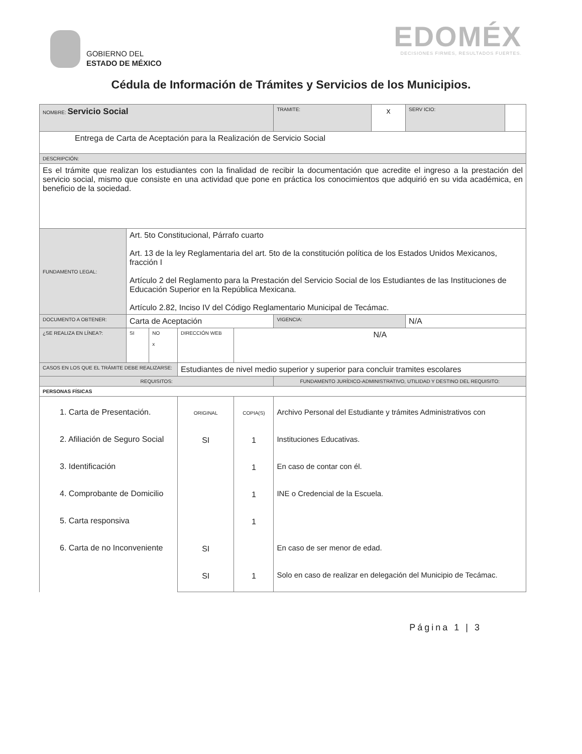GOBIERNO DEL
ESTADO DE MÉXICO
EDOMÉX
DECISIONES FIRMES, RESULTADOS FUERTES.
Cédula de Información de Trámites y Servicios de los Municipios.
| NOMBRE: Servicio Social | | | | | | TRAMITE: | x | SERV ICIO: | |
| Entrega de Carta de Aceptación para la Realización de Servicio Social | | | | | | | | | |
| DESCRIPCIÓN: | | | | | | | | | |
| Es el trámite que realizan los estudiantes con la finalidad de recibir la documentación que acredite el ingreso a la prestación del servicio social, mismo que consiste en una actividad que pone en práctica los conocimientos que adquirió en su vida académica, en beneficio de la sociedad. | | | | | | | | | |
| FUNDAMENTO LEGAL: | Art. 5to Constitucional, Párrafo cuarto Art. 13 de la ley Reglamentaria del art. 5to de la constitución política de los Estados Unidos Mexicanos, fracción I Artículo 2 del Reglamento para la Prestación del Servicio Social de los Estudiantes de las Instituciones de Educación Superior en la República Mexicana. Artículo 2.82, Inciso IV del Código Reglamentario Municipal de Tecámac. | | | | | | | | |
| DOCUMENTO A OBTENER: | Carta de Aceptación | | | | | VIGENCIA: | | N/A | |
| ¿SE REALIZA EN LÍNEA?: | SI | NO x | DIRECCIÓN WEB | | N/A | | | | |
| CASOS EN LOS QUE EL TRÁMITE DEBE REALIZARSE: | | | Estudiantes de nivel medio superior y superior para concluir tramites escolares | | | | | | |
| REQUISITOS: | | | | | | FUNDAMENTO JURÍDICO-ADMINISTRATIVO, UTILIDAD Y DESTINO DEL REQUISITO: | | | |
| PERSONAS FÍSICAS | | | | | | | | | |
| 1. Carta de Presentación. 2. Afiliación de Seguro Social 3. Identificación 4. Comprobante de Domicilio 5. Carta responsiva 6. Carta de no Inconveniente | | | | ORIGINAL SI SI SI | COPIA(S) 1 1 1 1 1 | Archivo Personal del Estudiante y trámites Administrativos con Instituciones Educativas. En caso de contar con él. INE o Credencial de la Escuela. En caso de ser menor de edad. Solo en caso de realizar en delegación del Municipio de Tecámac. | | | |
Página 1 | 3